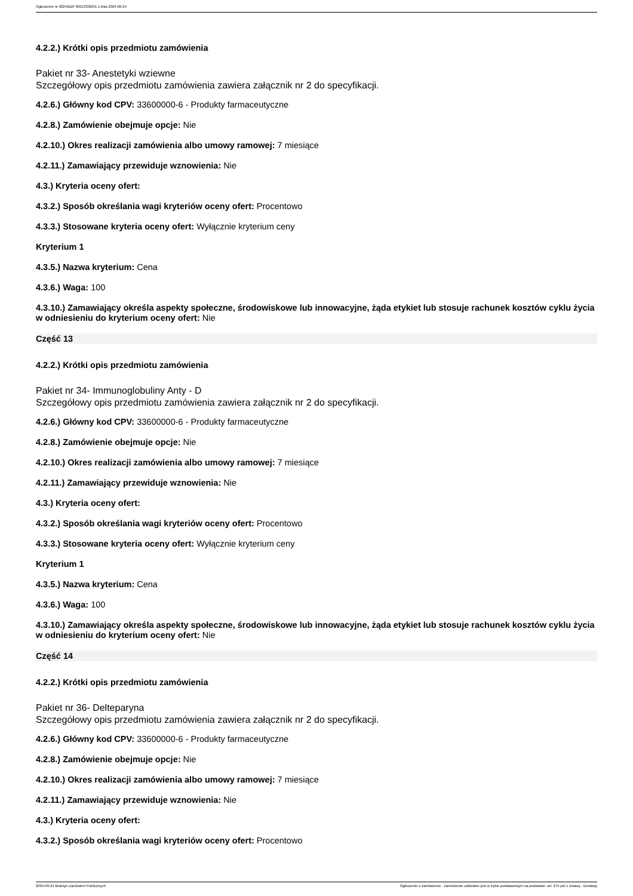Ogłoszenie nr 2024/BZP 00513336/01 z dnia 2024-09-24
4.2.2.) Krótki opis przedmiotu zamówienia
Pakiet nr 33- Anestetyki wziewne
Szczegółowy opis przedmiotu zamówienia zawiera załącznik nr 2 do specyfikacji.
4.2.6.) Główny kod CPV: 33600000-6 - Produkty farmaceutyczne
4.2.8.) Zamówienie obejmuje opcje: Nie
4.2.10.) Okres realizacji zamówienia albo umowy ramowej: 7 miesiące
4.2.11.) Zamawiający przewiduje wznowienia: Nie
4.3.) Kryteria oceny ofert:
4.3.2.) Sposób określania wagi kryteriów oceny ofert: Procentowo
4.3.3.) Stosowane kryteria oceny ofert: Wyłącznie kryterium ceny
Kryterium 1
4.3.5.) Nazwa kryterium: Cena
4.3.6.) Waga: 100
4.3.10.) Zamawiający określa aspekty społeczne, środowiskowe lub innowacyjne, żąda etykiet lub stosuje rachunek kosztów cyklu życia w odniesieniu do kryterium oceny ofert: Nie
Część 13
4.2.2.) Krótki opis przedmiotu zamówienia
Pakiet nr 34- Immunoglobuliny Anty - D
Szczegółowy opis przedmiotu zamówienia zawiera załącznik nr 2 do specyfikacji.
4.2.6.) Główny kod CPV: 33600000-6 - Produkty farmaceutyczne
4.2.8.) Zamówienie obejmuje opcje: Nie
4.2.10.) Okres realizacji zamówienia albo umowy ramowej: 7 miesiące
4.2.11.) Zamawiający przewiduje wznowienia: Nie
4.3.) Kryteria oceny ofert:
4.3.2.) Sposób określania wagi kryteriów oceny ofert: Procentowo
4.3.3.) Stosowane kryteria oceny ofert: Wyłącznie kryterium ceny
Kryterium 1
4.3.5.) Nazwa kryterium: Cena
4.3.6.) Waga: 100
4.3.10.) Zamawiający określa aspekty społeczne, środowiskowe lub innowacyjne, żąda etykiet lub stosuje rachunek kosztów cyklu życia w odniesieniu do kryterium oceny ofert: Nie
Część 14
4.2.2.) Krótki opis przedmiotu zamówienia
Pakiet nr 36- Delteparyna
Szczegółowy opis przedmiotu zamówienia zawiera załącznik nr 2 do specyfikacji.
4.2.6.) Główny kod CPV: 33600000-6 - Produkty farmaceutyczne
4.2.8.) Zamówienie obejmuje opcje: Nie
4.2.10.) Okres realizacji zamówienia albo umowy ramowej: 7 miesiące
4.2.11.) Zamawiający przewiduje wznowienia: Nie
4.3.) Kryteria oceny ofert:
4.3.2.) Sposób określania wagi kryteriów oceny ofert: Procentowo
2024-09-24 Biuletyn Zamówień Publicznych Ogłoszenie o zamówieniu - Zamówienie udzielane jest w trybie podstawowym na podstawie: art. 275 pkt 1 ustawy - Dostawy